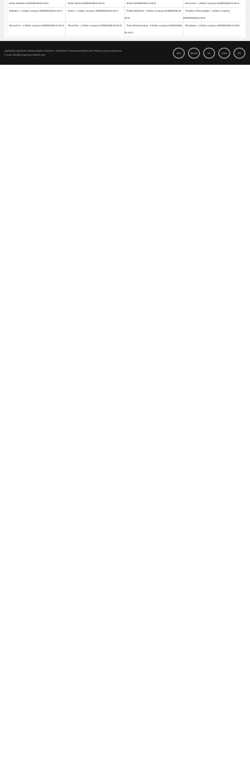Molex Nallatech 0039000038-04-A0-D.
Molex Nistica 0039000038-04-A0-D.
Molex 0039000038-04-A0-D.
NuCurrent - a Molex company 0039000038-04-A0-D.
Nallatech - a Molex company 0039000038-04-A0-D.
Nistica - a Molex company 0039000038-04-A0-D.
Phillips-Medisize - a Molex company 0039000038-04-A0-D.
PolyMicro Technologies - a Molex company 0039000038-04-A0-D.
SensorCon - a Molex company 0039000038-04-A0-D.
Temp-Flex - a Molex company 0039000038-04-A0-D.
Triton Manufacturing - a Molex company 0039000038-04-A0-D.
Woodhead - a Molex company 0039000038-04-A0-D.
Spolehlivý distributor elektronických součástí © 2003-2021 Component-World.com Všechna práva vyhrazena.
E-mail: info@Components-World.com
ISO RoHS UL CSA Pb